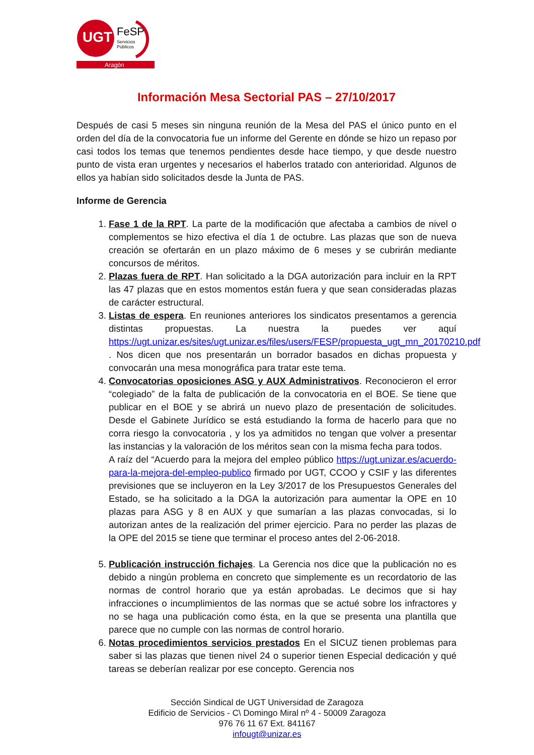UGT
FeSP
Servicios
Públicos
Aragón
Información Mesa Sectorial PAS – 27/10/2017
Después de casi 5 meses sin ninguna reunión de la Mesa del PAS el único punto en el orden del día de la convocatoria fue un informe del Gerente en dónde se hizo un repaso por casi todos los temas que tenemos pendientes desde hace tiempo, y que desde nuestro punto de vista eran urgentes y necesarios el haberlos tratado con anterioridad. Algunos de ellos ya habían sido solicitados desde la Junta de PAS.
Informe de Gerencia
1. Fase 1 de la RPT. La parte de la modificación que afectaba a cambios de nivel o complementos se hizo efectiva el día 1 de octubre. Las plazas que son de nueva creación se ofertarán en un plazo máximo de 6 meses y se cubrirán mediante concursos de méritos.
2. Plazas fuera de RPT. Han solicitado a la DGA autorización para incluir en la RPT las 47 plazas que en estos momentos están fuera y que sean consideradas plazas de carácter estructural.
3. Listas de espera. En reuniones anteriores los sindicatos presentamos a gerencia distintas propuestas. La nuestra la puedes ver aquí https://ugt.unizar.es/sites/ugt.unizar.es/files/users/FESP/propuesta_ugt_mn_20170210.pdf . Nos dicen que nos presentarán un borrador basados en dichas propuesta y convocarán una mesa monográfica para tratar este tema.
4. Convocatorias oposiciones ASG y AUX Administrativos. Reconocieron el error “colegiado” de la falta de publicación de la convocatoria en el BOE. Se tiene que publicar en el BOE y se abrirá un nuevo plazo de presentación de solicitudes. Desde el Gabinete Jurídico se está estudiando la forma de hacerlo para que no corra riesgo la convocatoria , y los ya admitidos no tengan que volver a presentar las instancias y la valoración de los méritos sean con la misma fecha para todos.
A raíz del “Acuerdo para la mejora del empleo público https://ugt.unizar.es/acuerdo-para-la-mejora-del-empleo-publico firmado por UGT, CCOO y CSIF y las diferentes previsiones que se incluyeron en la Ley 3/2017 de los Presupuestos Generales del Estado, se ha solicitado a la DGA la autorización para aumentar la OPE en 10 plazas para ASG y 8 en AUX y que sumarían a las plazas convocadas, si lo autorizan antes de la realización del primer ejercicio. Para no perder las plazas de la OPE del 2015 se tiene que terminar el proceso antes del 2-06-2018.
5. Publicación instrucción fichajes. La Gerencia nos dice que la publicación no es debido a ningún problema en concreto que simplemente es un recordatorio de las normas de control horario que ya están aprobadas. Le decimos que si hay infracciones o incumplimientos de las normas que se actué sobre los infractores y no se haga una publicación como ésta, en la que se presenta una plantilla que parece que no cumple con las normas de control horario.
6. Notas procedimientos servicios prestados En el SICUZ tienen problemas para saber si las plazas que tienen nivel 24 o superior tienen Especial dedicación y qué tareas se deberían realizar por ese concepto. Gerencia nos
Sección Sindical de UGT Universidad de Zaragoza
Edificio de Servicios - C\ Domingo Miral nº 4 - 50009 Zaragoza
976 76 11 67 Ext. 841167
infougt@unizar.es